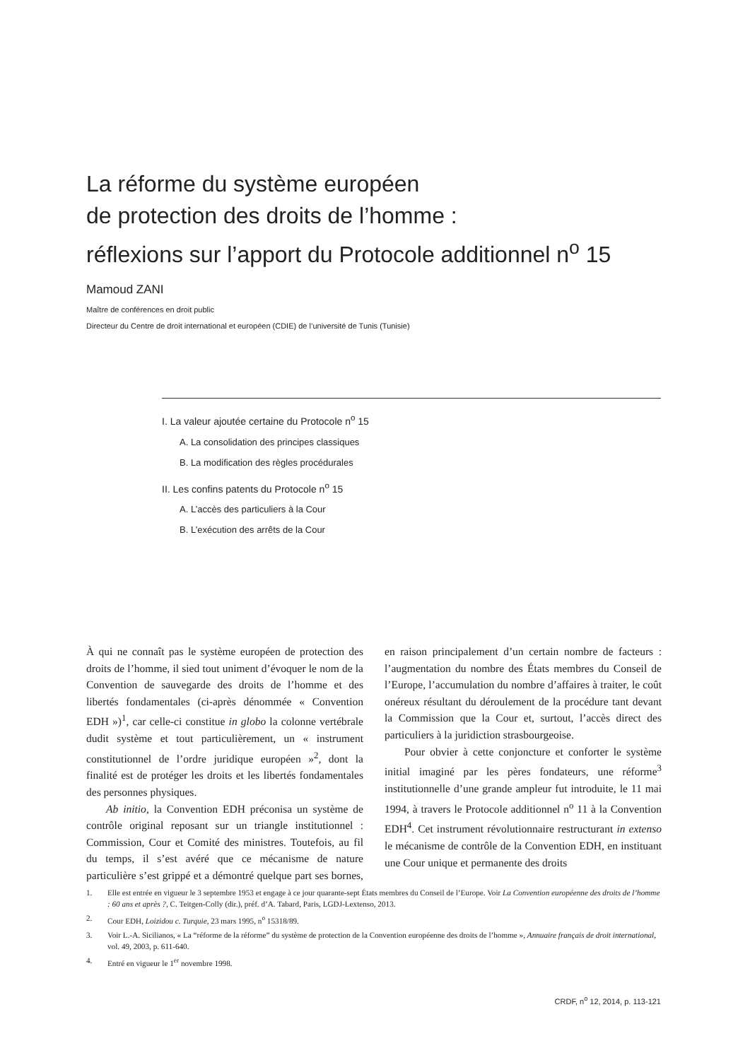La réforme du système européen
de protection des droits de l’homme :
réflexions sur l’apport du Protocole additionnel n<sup>o</sup> 15
Mamoud ZANI
Maître de conférences en droit public
Directeur du Centre de droit international et européen (CDIE) de l’université de Tunis (Tunisie)
I. La valeur ajoutée certaine du Protocole n<sup>o</sup> 15
A. La consolidation des principes classiques
B. La modification des règles procédurales
II. Les confins patents du Protocole n<sup>o</sup> 15
A. L’accès des particuliers à la Cour
B. L’exécution des arrêts de la Cour
À qui ne connaît pas le système européen de protection des droits de l’homme, il sied tout uniment d’évoquer le nom de la Convention de sauvegarde des droits de l’homme et des libertés fondamentales (ci-après dénommée « Convention EDH »)<sup>1</sup>, car celle-ci constitue in globo la colonne vertébrale dudit système et tout particulièrement, un « instrument constitutionnel de l’ordre juridique européen »<sup>2</sup>, dont la finalité est de protéger les droits et les libertés fondamentales des personnes physiques.
Ab initio, la Convention EDH préconisa un système de contrôle original reposant sur un triangle institutionnel : Commission, Cour et Comité des ministres. Toutefois, au fil du temps, il s’est avéré que ce mécanisme de nature particulière s’est grippé et a démontré quelque part ses bornes, en raison principalement d’un certain nombre de facteurs : l’augmentation du nombre des États membres du Conseil de l’Europe, l’accumulation du nombre d’affaires à traiter, le coût onéreux résultant du déroulement de la procédure tant devant la Commission que la Cour et, surtout, l’accès direct des particuliers à la juridiction strasbourgeoise.
Pour obvier à cette conjoncture et conforter le système initial imaginé par les pères fondateurs, une réforme<sup>3</sup> institutionnelle d’une grande ampleur fut introduite, le 11 mai 1994, à travers le Protocole additionnel n<sup>o</sup> 11 à la Convention EDH<sup>4</sup>. Cet instrument révolutionnaire restructurant in extenso le mécanisme de contrôle de la Convention EDH, en instituant une Cour unique et permanente des droits
1. Elle est entrée en vigueur le 3 septembre 1953 et engage à ce jour quarante-sept États membres du Conseil de l’Europe. Voir La Convention européenne des droits de l’homme : 60 ans et après ?, C. Teitgen-Colly (dir.), préf. d’A. Tabard, Paris, LGDJ-Lextenso, 2013.
2. Cour EDH, Loizidou c. Turquie, 23 mars 1995, n<sup>o</sup> 15318/89.
3. Voir L.-A. Sicilianos, « La “réforme de la réforme” du système de protection de la Convention européenne des droits de l’homme », Annuaire français de droit international, vol. 49, 2003, p. 611-640.
4. Entré en vigueur le 1<sup>er</sup> novembre 1998.
CRDF, n<sup>o</sup> 12, 2014, p. 113-121